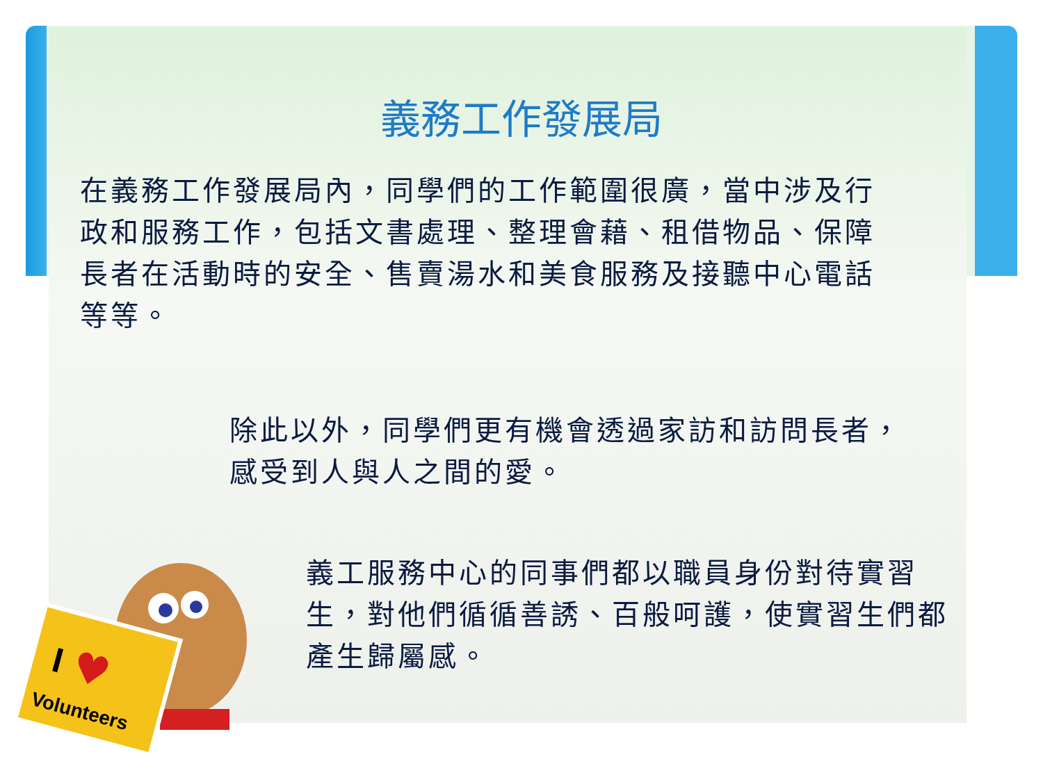義務工作發展局
在義務工作發展局內，同學們的工作範圍很廣，當中涉及行政和服務工作，包括文書處理、整理會藉、租借物品、保障長者在活動時的安全、售賣湯水和美食服務及接聽中心電話等等。
除此以外，同學們更有機會透過家訪和訪問長者，感受到人與人之間的愛。
義工服務中心的同事們都以職員身份對待實習生，對他們循循善誘、百般呵護，使實習生們都產生歸屬感。
I
♥
Volunteers